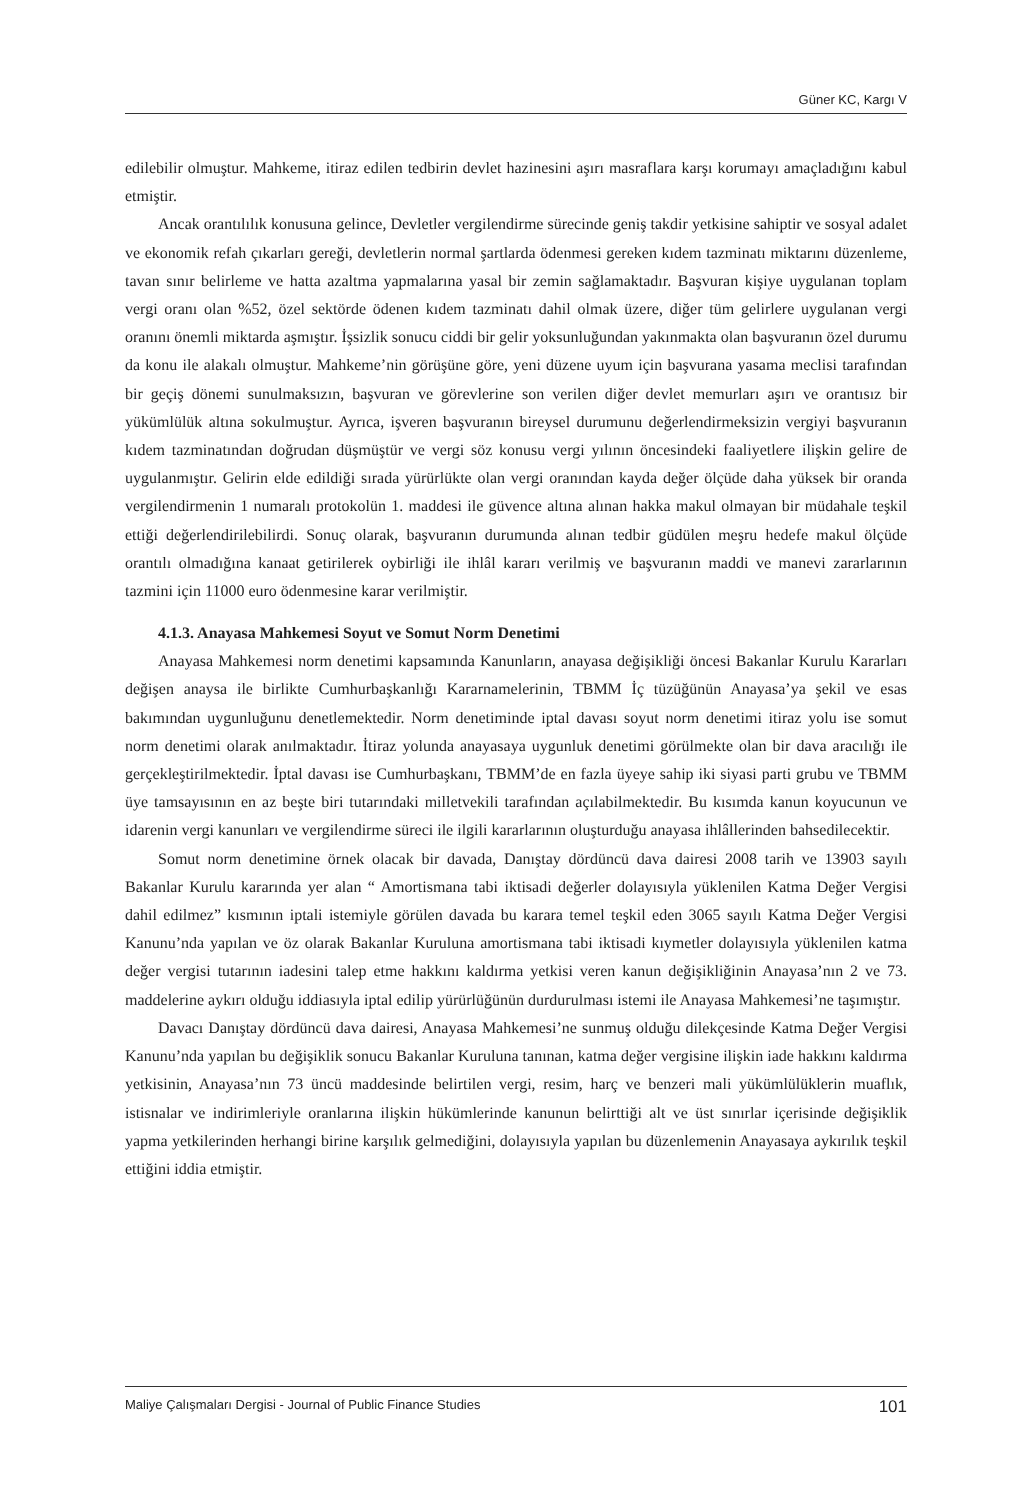Güner KC, Kargı V
edilebilir olmuştur. Mahkeme, itiraz edilen tedbirin devlet hazinesini aşırı masraflara karşı korumayı amaçladığını kabul etmiştir.
Ancak orantılılık konusuna gelince, Devletler vergilendirme sürecinde geniş takdir yetkisine sahiptir ve sosyal adalet ve ekonomik refah çıkarları gereği, devletlerin normal şartlarda ödenmesi gereken kıdem tazminatı miktarını düzenleme, tavan sınır belirleme ve hatta azaltma yapmalarına yasal bir zemin sağlamaktadır. Başvuran kişiye uygulanan toplam vergi oranı olan %52, özel sektörde ödenen kıdem tazminatı dahil olmak üzere, diğer tüm gelirlere uygulanan vergi oranını önemli miktarda aşmıştır. İşsizlik sonucu ciddi bir gelir yoksunluğundan yakınmakta olan başvuranın özel durumu da konu ile alakalı olmuştur. Mahkeme’nin görüşüne göre, yeni düzene uyum için başvurana yasama meclisi tarafından bir geçiş dönemi sunulmaksızın, başvuran ve görevlerine son verilen diğer devlet memurları aşırı ve orantısız bir yükümlülük altına sokulmuştur. Ayrıca, işveren başvuranın bireysel durumunu değerlendirmeksizin vergiyi başvuranın kıdem tazminatından doğrudan düşmüştür ve vergi söz konusu vergi yılının öncesindeki faaliyetlere ilişkin gelire de uygulanmıştır. Gelirin elde edildiği sırada yürürlükte olan vergi oranından kayda değer ölçüde daha yüksek bir oranda vergilendirmenin 1 numaralı protokolün 1. maddesi ile güvence altına alınan hakka makul olmayan bir müdahale teşkil ettiği değerlendirilebilirdi. Sonuç olarak, başvuranın durumunda alınan tedbir güdülen meşru hedefe makul ölçüde orantılı olmadığına kanaat getirilerek oybirliği ile ihlâl kararı verilmiş ve başvuranın maddi ve manevi zararlarının tazmini için 11000 euro ödenmesine karar verilmiştir.
4.1.3. Anayasa Mahkemesi Soyut ve Somut Norm Denetimi
Anayasa Mahkemesi norm denetimi kapsamında Kanunların, anayasa değişikliği öncesi Bakanlar Kurulu Kararları değişen anaysa ile birlikte Cumhurbaşkanlığı Kararnamelerinin, TBMM İç tüzüğünün Anayasa’ya şekil ve esas bakımından uygunluğunu denetlemektedir. Norm denetiminde iptal davası soyut norm denetimi itiraz yolu ise somut norm denetimi olarak anılmaktadır. İtiraz yolunda anayasaya uygunluk denetimi görülmekte olan bir dava aracılığı ile gerçekleştirilmektedir. İptal davası ise Cumhurbaşkanı, TBMM’de en fazla üyeye sahip iki siyasi parti grubu ve TBMM üye tamsayısının en az beşte biri tutarındaki milletvekili tarafından açılabilmektedir. Bu kısımda kanun koyucunun ve idarenin vergi kanunları ve vergilendirme süreci ile ilgili kararlarının oluşturduğu anayasa ihlâllerinden bahsedilecektir.
Somut norm denetimine örnek olacak bir davada, Danıştay dördüncü dava dairesi 2008 tarih ve 13903 sayılı Bakanlar Kurulu kararında yer alan “ Amortismana tabi iktisadi değerler dolayısıyla yüklenilen Katma Değer Vergisi dahil edilmez” kısmının iptali istemiyle görülen davada bu karara temel teşkil eden 3065 sayılı Katma Değer Vergisi Kanunu’nda yapılan ve öz olarak Bakanlar Kuruluna amortismana tabi iktisadi kıymetler dolayısıyla yüklenilen katma değer vergisi tutarının iadesini talep etme hakkını kaldırma yetkisi veren kanun değişikliğinin Anayasa’nın 2 ve 73. maddelerine aykırı olduğu iddiasıyla iptal edilip yürürlüğünün durdurulması istemi ile Anayasa Mahkemesi’ne taşımıştır.
Davacı Danıştay dördüncü dava dairesi, Anayasa Mahkemesi’ne sunmuş olduğu dilekçesinde Katma Değer Vergisi Kanunu’nda yapılan bu değişiklik sonucu Bakanlar Kuruluna tanınan, katma değer vergisine ilişkin iade hakkını kaldırma yetkisinin, Anayasa’nın 73 üncü maddesinde belirtilen vergi, resim, harç ve benzeri mali yükümlülüklerin muaflık, istisnalar ve indirimleriyle oranlarına ilişkin hükümlerinde kanunun belirttiği alt ve üst sınırlar içerisinde değişiklik yapma yetkilerinden herhangi birine karşılık gelmediğini, dolayısıyla yapılan bu düzenlemenin Anayasaya aykırılık teşkil ettiğini iddia etmiştir.
Maliye Çalışmaları Dergisi - Journal of Public Finance Studies 101